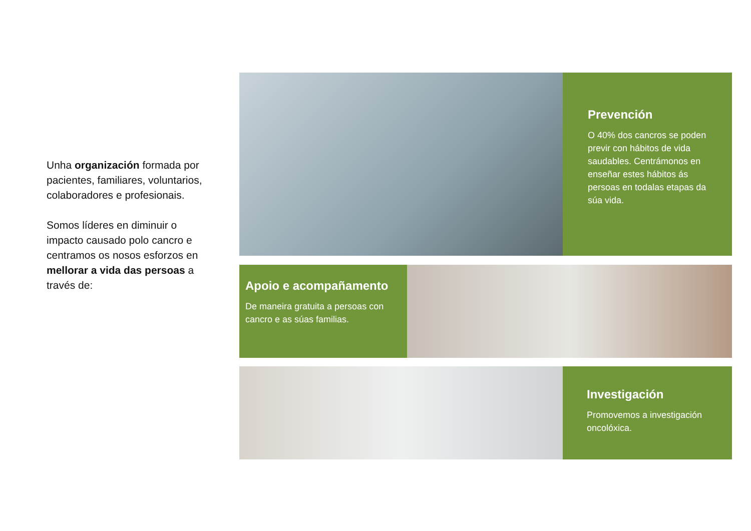Unha organización formada por pacientes, familiares, voluntarios, colaboradores e profesionais.
Somos líderes en diminuir o impacto causado polo cancro e centramos os nosos esforzos en mellorar a vida das persoas a través de:
Prevención
O 40% dos cancros se poden previr con hábitos de vida saudables. Centrámonos en enseñar estes hábitos ás persoas en todalas etapas da súa vida.
Apoio e acompañamento
De maneira gratuita a persoas con cancro e as súas familias.
Investigación
Promovemos a investigación oncolóxica.